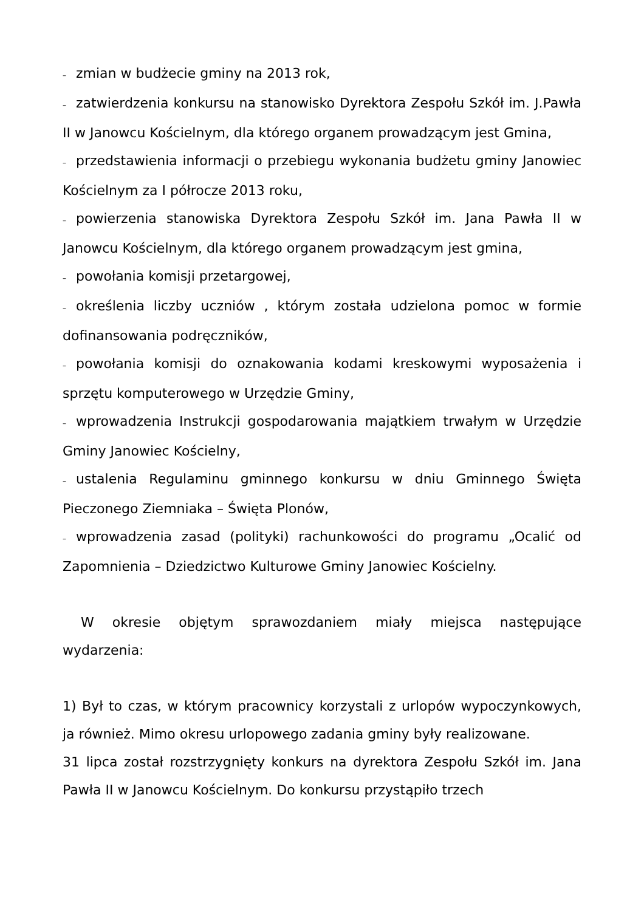– zmian w budżecie gminy na 2013 rok,
– zatwierdzenia konkursu na stanowisko Dyrektora Zespołu Szkół im. J.Pawła II w Janowcu Kościelnym, dla którego organem prowadzącym jest Gmina,
– przedstawienia informacji o przebiegu wykonania budżetu gminy Janowiec Kościelnym za I półrocze 2013 roku,
– powierzenia stanowiska Dyrektora Zespołu Szkół im. Jana Pawła II w Janowcu Kościelnym, dla którego organem prowadzącym jest gmina,
– powołania komisji przetargowej,
– określenia liczby uczniów , którym została udzielona pomoc w formie dofinansowania podręczników,
– powołania komisji do oznakowania kodami kreskowymi wyposażenia i sprzętu komputerowego w Urzędzie Gminy,
– wprowadzenia Instrukcji gospodarowania majątkiem trwałym w Urzędzie Gminy Janowiec Kościelny,
– ustalenia Regulaminu gminnego konkursu w dniu Gminnego Święta Pieczonego Ziemniaka – Święta Plonów,
– wprowadzenia zasad (polityki) rachunkowości do programu „Ocalić od Zapomnienia – Dziedzictwo Kulturowe Gminy Janowiec Kościelny.
W okresie objętym sprawozdaniem miały miejsca następujące wydarzenia:
1) Był to czas, w którym pracownicy korzystali z urlopów wypoczynkowych, ja również. Mimo okresu urlopowego zadania gminy były realizowane.
31 lipca został rozstrzygnięty konkurs na dyrektora Zespołu Szkół im. Jana Pawła II w Janowcu Kościelnym. Do konkursu przystąpiło trzech